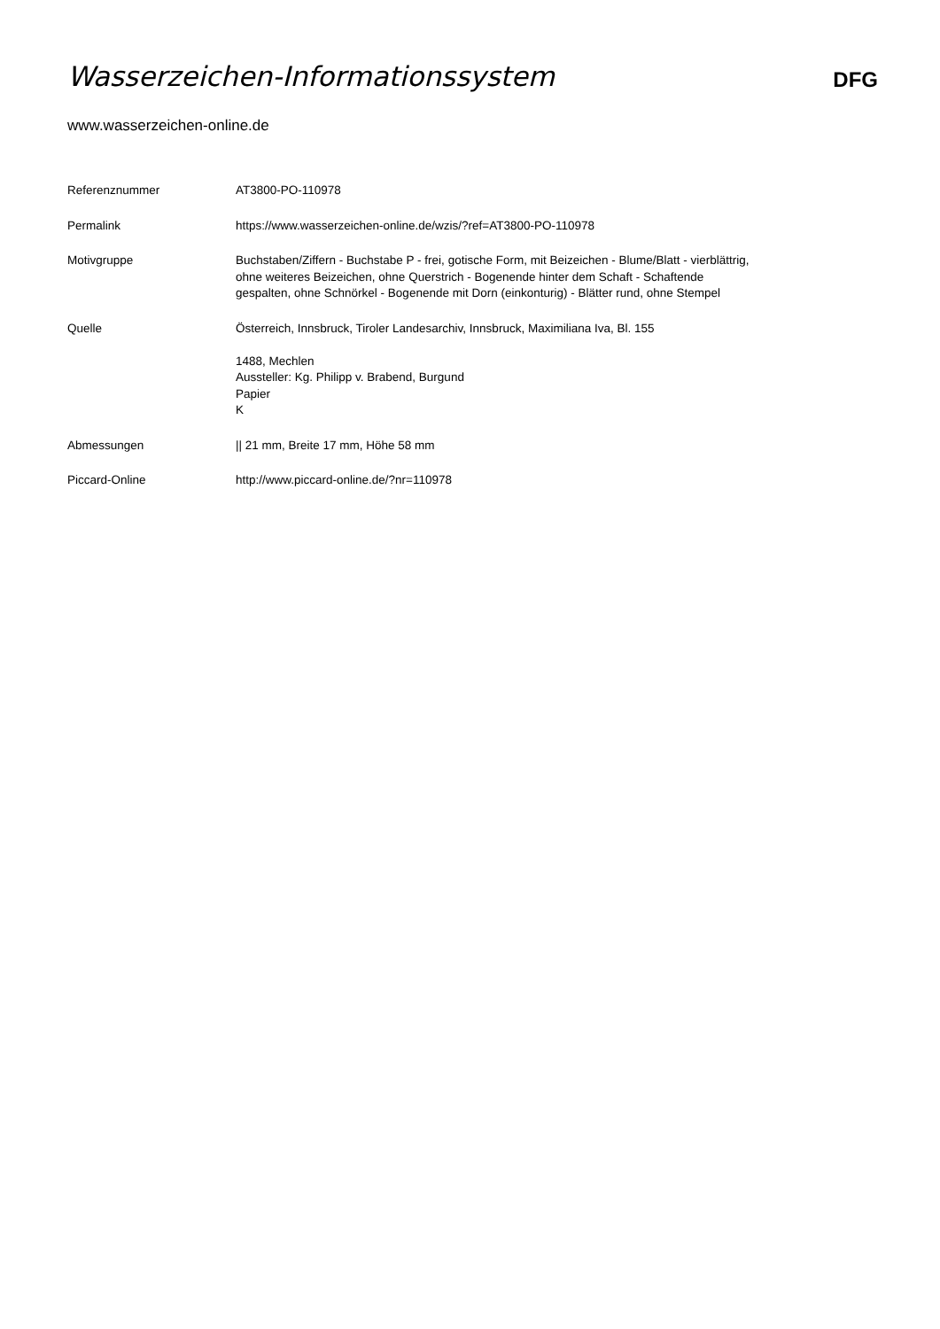Wasserzeichen-Informationssystem
DFG
www.wasserzeichen-online.de
| Referenznummer | AT3800-PO-110978 |
| Permalink | https://www.wasserzeichen-online.de/wzis/?ref=AT3800-PO-110978 |
| Motivgruppe | Buchstaben/Ziffern - Buchstabe P - frei, gotische Form, mit Beizeichen - Blume/Blatt - vierblättrig, ohne weiteres Beizeichen, ohne Querstrich - Bogenende hinter dem Schaft - Schaftende gespalten, ohne Schnörkel - Bogenende mit Dorn (einkonturig) - Blätter rund, ohne Stempel |
| Quelle | Österreich, Innsbruck, Tiroler Landesarchiv, Innsbruck, Maximiliana Iva, Bl. 155 1488, Mechlen Aussteller: Kg. Philipp v. Brabend, Burgund Papier K |
| Abmessungen | // 21 mm, Breite 17 mm, Höhe 58 mm |
| Piccard-Online | http://www.piccard-online.de/?nr=110978 |